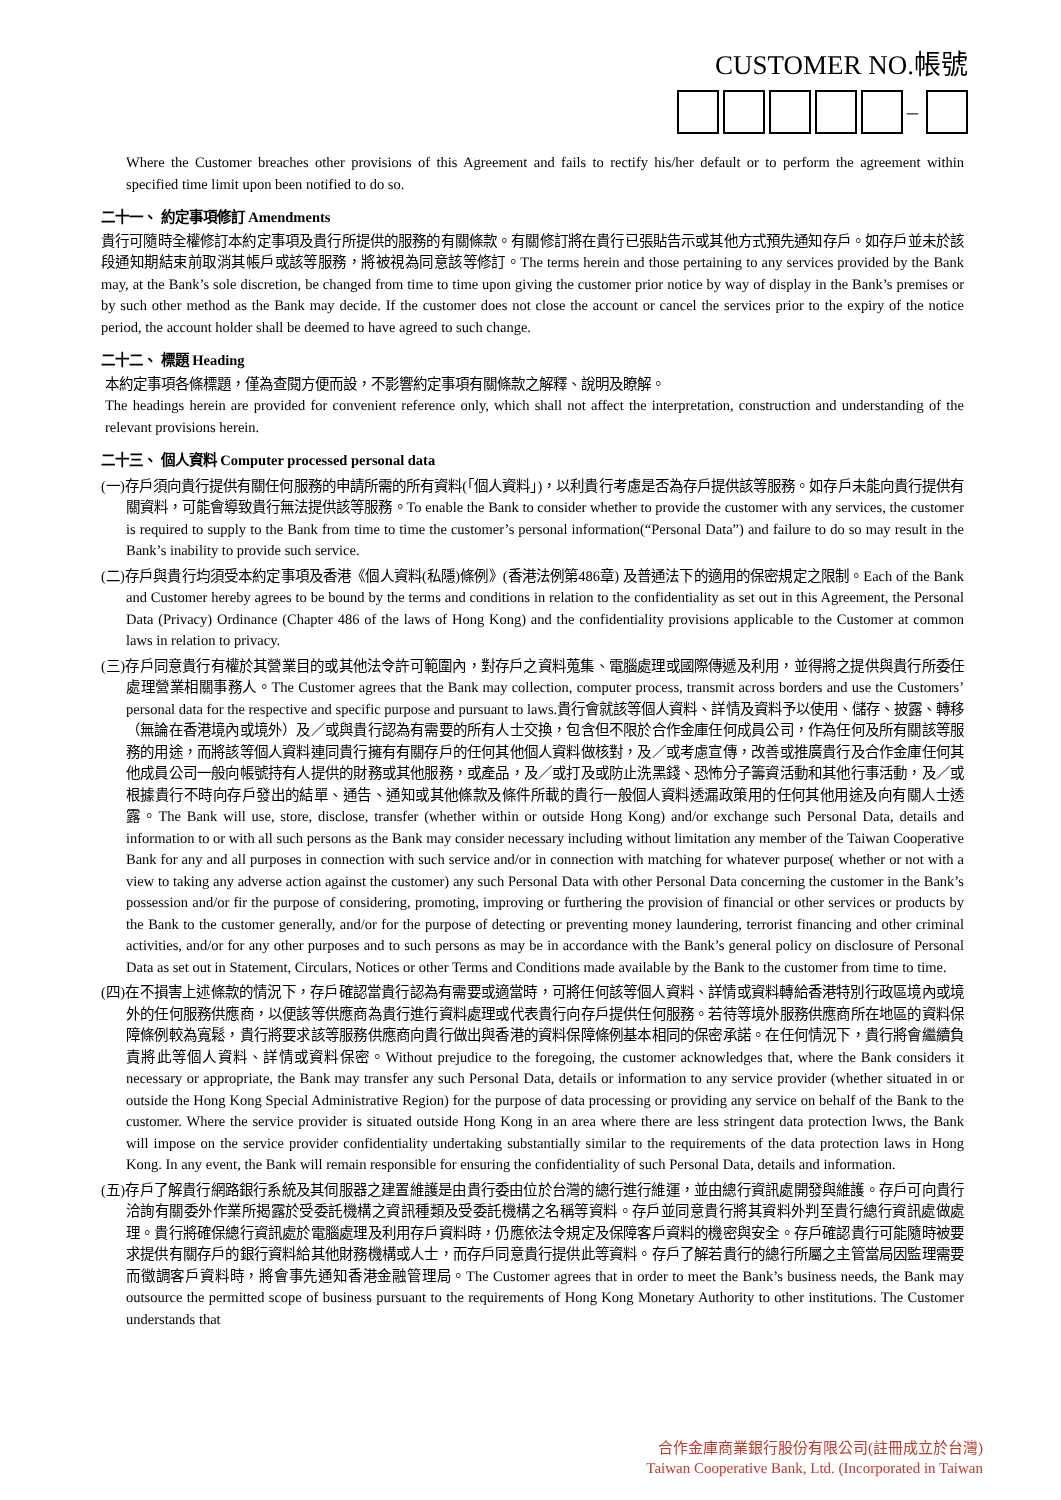CUSTOMER NO.帳號
–
Where the Customer breaches other provisions of this Agreement and fails to rectify his/her default or to perform the agreement within specified time limit upon been notified to do so.
二十一、 約定事項修訂 Amendments
貴行可隨時全權修訂本約定事項及貴行所提供的服務的有關條款。有關修訂將在貴行已張貼告示或其他方式預先通知存戶。如存戶並未於該段通知期結束前取消其帳戶或該等服務，將被視為同意該等修訂。The terms herein and those pertaining to any services provided by the Bank may, at the Bank’s sole discretion, be changed from time to time upon giving the customer prior notice by way of display in the Bank’s premises or by such other method as the Bank may decide. If the customer does not close the account or cancel the services prior to the expiry of the notice period, the account holder shall be deemed to have agreed to such change.
二十二、 標題 Heading
本約定事項各條標題，僅為查閱方便而設，不影響約定事項有關條款之解釋、說明及瞭解。
The headings herein are provided for convenient reference only, which shall not affect the interpretation, construction and understanding of the relevant provisions herein.
二十三、 個人資料 Computer processed personal data
(一)存戶須向貴行提供有關任何服務的申請所需的所有資料(「個人資料」)，以利貴行考慮是否為存戶提供該等服務。如存戶未能向貴行提供有關資料，可能會導致貴行無法提供該等服務。To enable the Bank to consider whether to provide the customer with any services, the customer is required to supply to the Bank from time to time the customer’s personal information(“Personal Data”) and failure to do so may result in the Bank’s inability to provide such service.
(二)存戶與貴行均須受本約定事項及香港《個人資料(私隱)條例》(香港法例第486章) 及普通法下的適用的保密規定之限制。Each of the Bank and Customer hereby agrees to be bound by the terms and conditions in relation to the confidentiality as set out in this Agreement, the Personal Data (Privacy) Ordinance (Chapter 486 of the laws of Hong Kong) and the confidentiality provisions applicable to the Customer at common laws in relation to privacy.
(三)存戶同意貴行有權於其營業目的或其他法令許可範圍內，對存戶之資料蒐集、電腦處理或國際傳遞及利用，並得將之提供與貴行所委任處理營業相關事務人。The Customer agrees that the Bank may collection, computer process, transmit across borders and use the Customers’ personal data for the respective and specific purpose and pursuant to laws.貴行會就該等個人資料、詳情及資料予以使用、儲存、披露、轉移（無論在香港境內或境外）及／或與貴行認為有需要的所有人士交換，包含但不限於合作金庫任何成員公司，作為任何及所有關該等服務的用途，而將該等個人資料連同貴行擁有有關存戶的任何其他個人資料做核對，及／或考慮宣傳，改善或推廣貴行及合作金庫任何其他成員公司一般向帳號持有人提供的財務或其他服務，或產品，及／或打及或防止洗黑錢、恐怖分子籌資活動和其他行事活動，及／或根據貴行不時向存戶發出的結單、通告、通知或其他條款及條件所載的貴行一般個人資料透漏政策用的任何其他用途及向有關人士透露。The Bank will use, store, disclose, transfer (whether within or outside Hong Kong) and/or exchange such Personal Data, details and information to or with all such persons as the Bank may consider necessary including without limitation any member of the Taiwan Cooperative Bank for any and all purposes in connection with such service and/or in connection with matching for whatever purpose( whether or not with a view to taking any adverse action against the customer) any such Personal Data with other Personal Data concerning the customer in the Bank’s possession and/or fir the purpose of considering, promoting, improving or furthering the provision of financial or other services or products by the Bank to the customer generally, and/or for the purpose of detecting or preventing money laundering, terrorist financing and other criminal activities, and/or for any other purposes and to such persons as may be in accordance with the Bank’s general policy on disclosure of Personal Data as set out in Statement, Circulars, Notices or other Terms and Conditions made available by the Bank to the customer from time to time.
(四)在不損害上述條款的情況下，存戶確認當貴行認為有需要或適當時，可將任何該等個人資料、詳情或資料轉給香港特別行政區境內或境外的任何服務供應商，以便該等供應商為貴行進行資料處理或代表貴行向存戶提供任何服務。若待等境外服務供應商所在地區的資料保障條例較為寬鬆，貴行將要求該等服務供應商向貴行做出與香港的資料保障條例基本相同的保密承諾。在任何情況下，貴行將會繼續負責將此等個人資料、詳情或資料保密。Without prejudice to the foregoing, the customer acknowledges that, where the Bank considers it necessary or appropriate, the Bank may transfer any such Personal Data, details or information to any service provider (whether situated in or outside the Hong Kong Special Administrative Region) for the purpose of data processing or providing any service on behalf of the Bank to the customer. Where the service provider is situated outside Hong Kong in an area where there are less stringent data protection lwws, the Bank will impose on the service provider confidentiality undertaking substantially similar to the requirements of the data protection laws in Hong Kong. In any event, the Bank will remain responsible for ensuring the confidentiality of such Personal Data, details and information.
(五)存戶了解貴行網路銀行系統及其伺服器之建置維護是由貴行委由位於台灣的總行進行維運，並由總行資訊處開發與維護。存戶可向貴行洽詢有關委外作業所揭露於受委託機構之資訊種類及受委託機構之名稱等資料。存戶並同意貴行將其資料外判至貴行總行資訊處做處理。貴行將確保總行資訊處於電腦處理及利用存戶資料時，仍應依法令規定及保障客戶資料的機密與安全。存戶確認貴行可能隨時被要求提供有關存戶的銀行資料給其他財務機構或人士，而存戶同意貴行提供此等資料。存戶了解若貴行的總行所屬之主管當局因監理需要而徵調客戶資料時，將會事先通知香港金融管理局。The Customer agrees that in order to meet the Bank’s business needs, the Bank may outsource the permitted scope of business pursuant to the requirements of Hong Kong Monetary Authority to other institutions. The Customer understands that
合作金庫商業銀行股份有限公司(註冊成立於台灣)
Taiwan Cooperative Bank, Ltd. (Incorporated in Taiwan